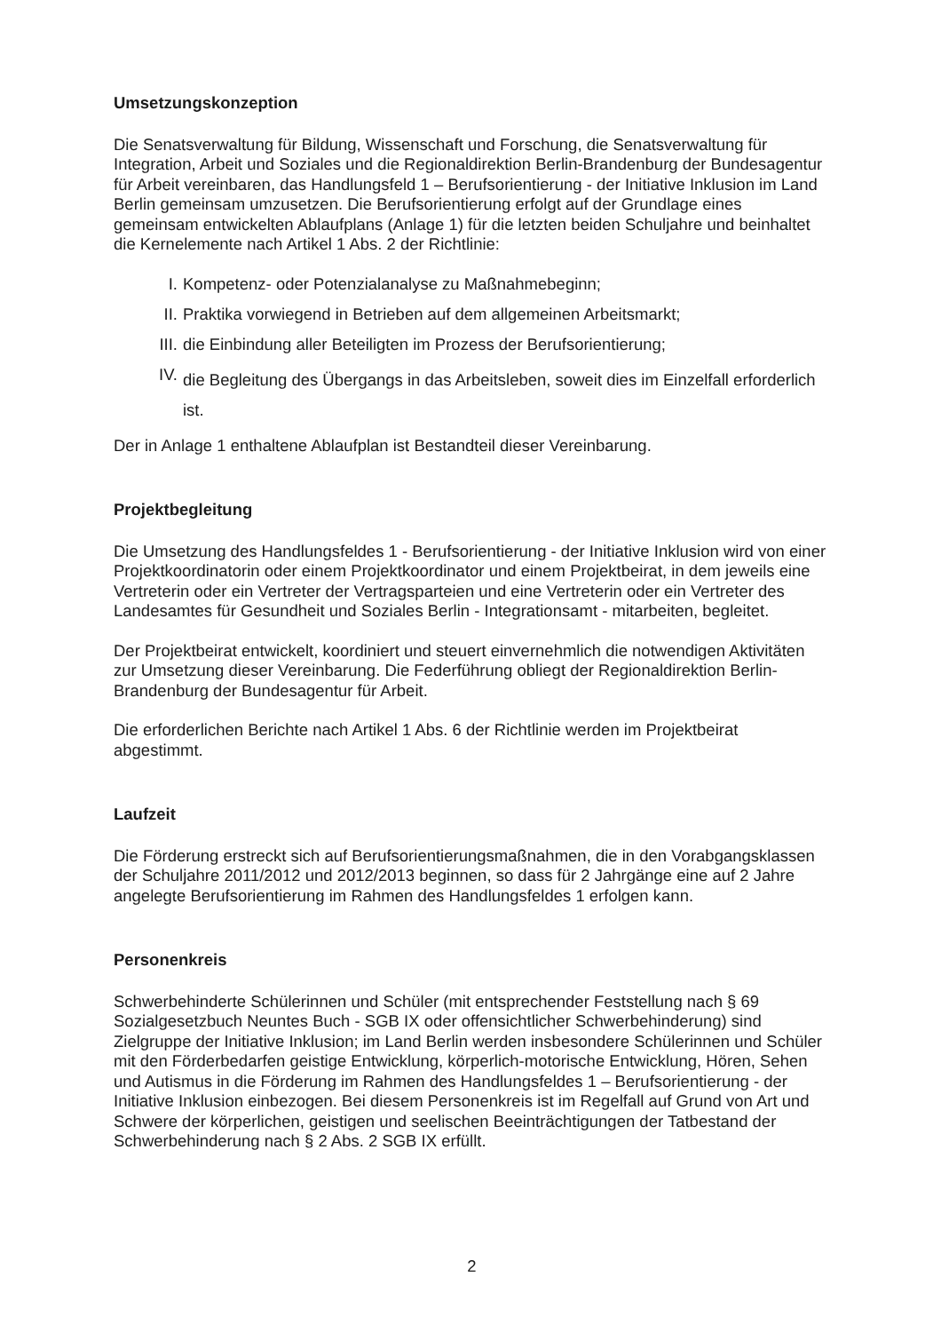Umsetzungskonzeption
Die Senatsverwaltung für Bildung, Wissenschaft und Forschung, die Senatsverwaltung für Integration, Arbeit und Soziales und die Regionaldirektion Berlin-Brandenburg der Bundesagentur für Arbeit vereinbaren, das Handlungsfeld 1 – Berufsorientierung - der Initiative Inklusion im Land Berlin gemeinsam umzusetzen. Die Berufsorientierung erfolgt auf der Grundlage eines gemeinsam entwickelten Ablaufplans (Anlage 1) für die letzten beiden Schuljahre und beinhaltet die Kernelemente nach Artikel 1 Abs. 2 der Richtlinie:
I. Kompetenz- oder Potenzialanalyse zu Maßnahmebeginn;
II. Praktika vorwiegend in Betrieben auf dem allgemeinen Arbeitsmarkt;
III. die Einbindung aller Beteiligten im Prozess der Berufsorientierung;
IV. die Begleitung des Übergangs in das Arbeitsleben, soweit dies im Einzelfall erforderlich ist.
Der in Anlage 1 enthaltene Ablaufplan ist Bestandteil dieser Vereinbarung.
Projektbegleitung
Die Umsetzung des Handlungsfeldes 1 - Berufsorientierung - der Initiative Inklusion wird von einer Projektkoordinatorin oder einem Projektkoordinator und einem Projektbeirat, in dem jeweils eine Vertreterin oder ein Vertreter der Vertragsparteien und eine Vertreterin oder ein Vertreter des Landesamtes für Gesundheit und Soziales Berlin - Integrationsamt - mitarbeiten, begleitet.
Der Projektbeirat entwickelt, koordiniert und steuert einvernehmlich die notwendigen Aktivitäten zur Umsetzung dieser Vereinbarung. Die Federführung obliegt der Regionaldirektion Berlin-Brandenburg der Bundesagentur für Arbeit.
Die erforderlichen Berichte nach Artikel 1 Abs. 6 der Richtlinie werden im Projektbeirat abgestimmt.
Laufzeit
Die Förderung erstreckt sich auf Berufsorientierungsmaßnahmen, die in den Vorabgangsklassen der Schuljahre 2011/2012 und 2012/2013 beginnen, so dass für 2 Jahrgänge eine auf 2 Jahre angelegte Berufsorientierung im Rahmen des Handlungsfeldes 1 erfolgen kann.
Personenkreis
Schwerbehinderte Schülerinnen und Schüler (mit entsprechender Feststellung nach § 69 Sozialgesetzbuch Neuntes Buch - SGB IX oder offensichtlicher Schwerbehinderung) sind Zielgruppe der Initiative Inklusion; im Land Berlin werden insbesondere Schülerinnen und Schüler mit den Förderbedarfen geistige Entwicklung, körperlich-motorische Entwicklung, Hören, Sehen und Autismus in die Förderung im Rahmen des Handlungsfeldes 1 – Berufsorientierung - der Initiative Inklusion einbezogen. Bei diesem Personenkreis ist im Regelfall auf Grund von Art und Schwere der körperlichen, geistigen und seelischen Beeinträchtigungen der Tatbestand der Schwerbehinderung nach § 2 Abs. 2 SGB IX erfüllt.
2